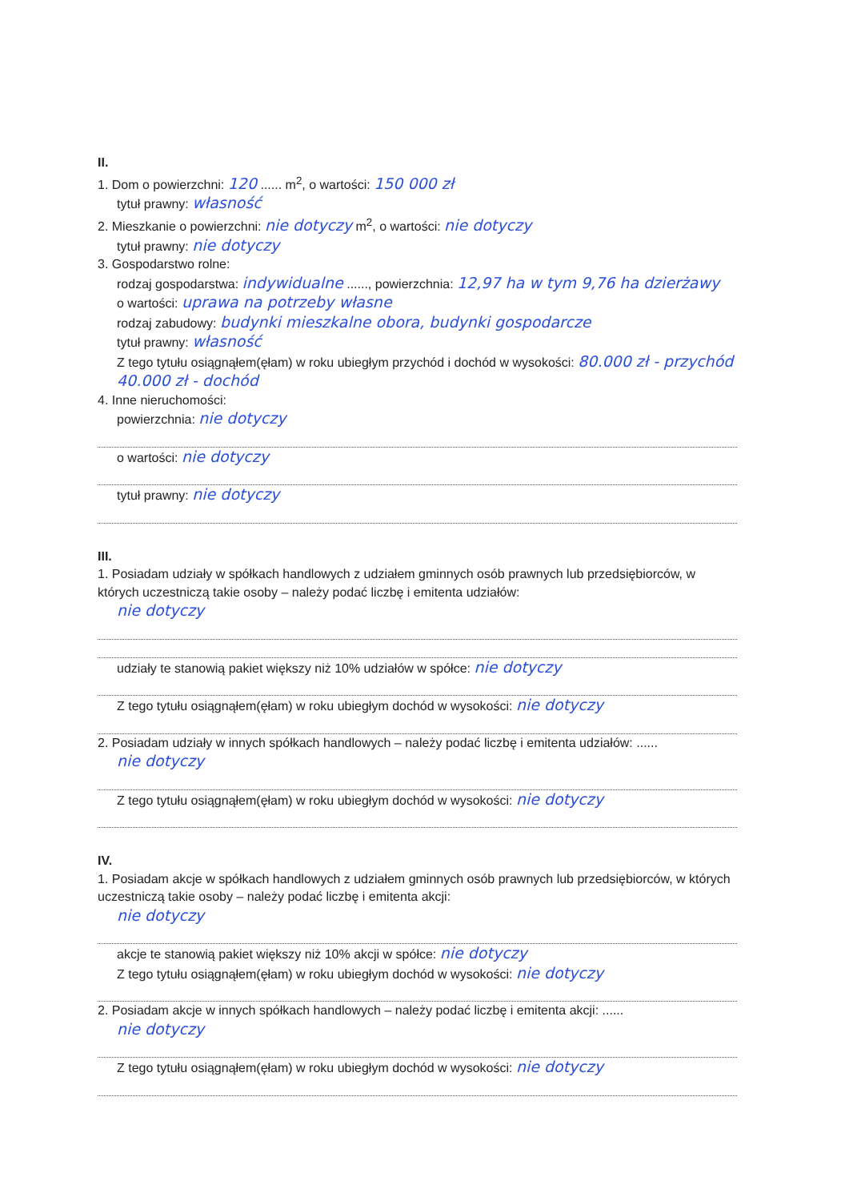II.
1. Dom o powierzchni: 120 ...... m<sup>2</sup>, o wartości: 150 000 zł
tytuł prawny: własność
2. Mieszkanie o powierzchni: nie dotyczy m<sup>2</sup>, o wartości: nie dotyczy
tytuł prawny: nie dotyczy
3. Gospodarstwo rolne:
rodzaj gospodarstwa: indywidualne ......, powierzchnia: 12,97 ha w tym 9,76 ha dzierżawy
o wartości: uprawa na potrzeby własne
rodzaj zabudowy: budynki mieszkalne obora, budynki gospodarcze
tytuł prawny: własność
Z tego tytułu osiągnąłem(ęłam) w roku ubiegłym przychód i dochód w wysokości: 80.000 zł - przychód 40.000 zł - dochód
4. Inne nieruchomości:
powierzchnia: nie dotyczy
o wartości: nie dotyczy
tytuł prawny: nie dotyczy
III.
1. Posiadam udziały w spółkach handlowych z udziałem gminnych osób prawnych lub przedsiębiorców, w których uczestniczą takie osoby – należy podać liczbę i emitenta udziałów:
nie dotyczy
udziały te stanowią pakiet większy niż 10% udziałów w spółce: nie dotyczy
Z tego tytułu osiągnąłem(ęłam) w roku ubiegłym dochód w wysokości: nie dotyczy
2. Posiadam udziały w innych spółkach handlowych – należy podać liczbę i emitenta udziałów: ......
nie dotyczy
Z tego tytułu osiągnąłem(ęłam) w roku ubiegłym dochód w wysokości: nie dotyczy
IV.
1. Posiadam akcje w spółkach handlowych z udziałem gminnych osób prawnych lub przedsiębiorców, w których uczestniczą takie osoby – należy podać liczbę i emitenta akcji:
nie dotyczy
akcje te stanowią pakiet większy niż 10% akcji w spółce: nie dotyczy
Z tego tytułu osiągnąłem(ęłam) w roku ubiegłym dochód w wysokości: nie dotyczy
2. Posiadam akcje w innych spółkach handlowych – należy podać liczbę i emitenta akcji: ......
nie dotyczy
Z tego tytułu osiągnąłem(ęłam) w roku ubiegłym dochód w wysokości: nie dotyczy